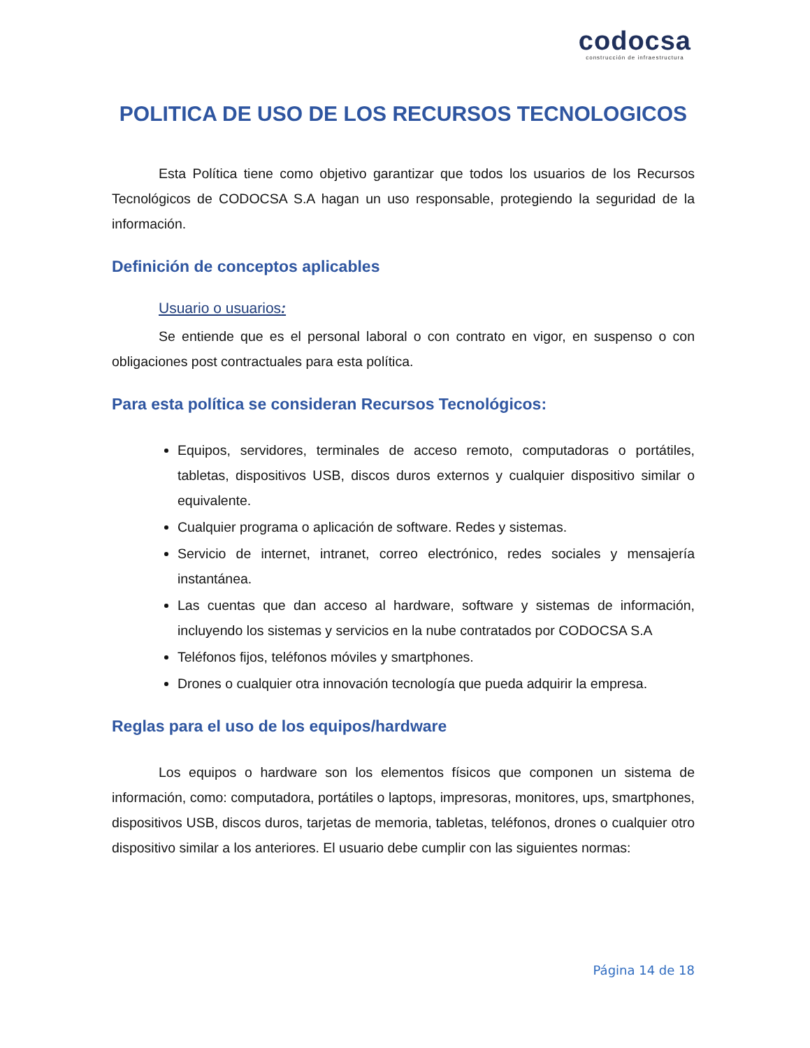codocsa
construcción de infraestructura
POLITICA DE USO DE LOS RECURSOS TECNOLOGICOS
Esta Política tiene como objetivo garantizar que todos los usuarios de los Recursos Tecnológicos de CODOCSA S.A hagan un uso responsable, protegiendo la seguridad de la información.
Definición de conceptos aplicables
Usuario o usuarios:
Se entiende que es el personal laboral o con contrato en vigor, en suspenso o con obligaciones post contractuales para esta política.
Para esta política se consideran Recursos Tecnológicos:
Equipos, servidores, terminales de acceso remoto, computadoras o portátiles, tabletas, dispositivos USB, discos duros externos y cualquier dispositivo similar o equivalente.
Cualquier programa o aplicación de software. Redes y sistemas.
Servicio de internet, intranet, correo electrónico, redes sociales y mensajería instantánea.
Las cuentas que dan acceso al hardware, software y sistemas de información, incluyendo los sistemas y servicios en la nube contratados por CODOCSA S.A
Teléfonos fijos, teléfonos móviles y smartphones.
Drones o cualquier otra innovación tecnología que pueda adquirir la empresa.
Reglas para el uso de los equipos/hardware
Los equipos o hardware son los elementos físicos que componen un sistema de información, como: computadora, portátiles o laptops, impresoras, monitores, ups, smartphones, dispositivos USB, discos duros, tarjetas de memoria, tabletas, teléfonos, drones o cualquier otro dispositivo similar a los anteriores. El usuario debe cumplir con las siguientes normas:
Página 14 de 18